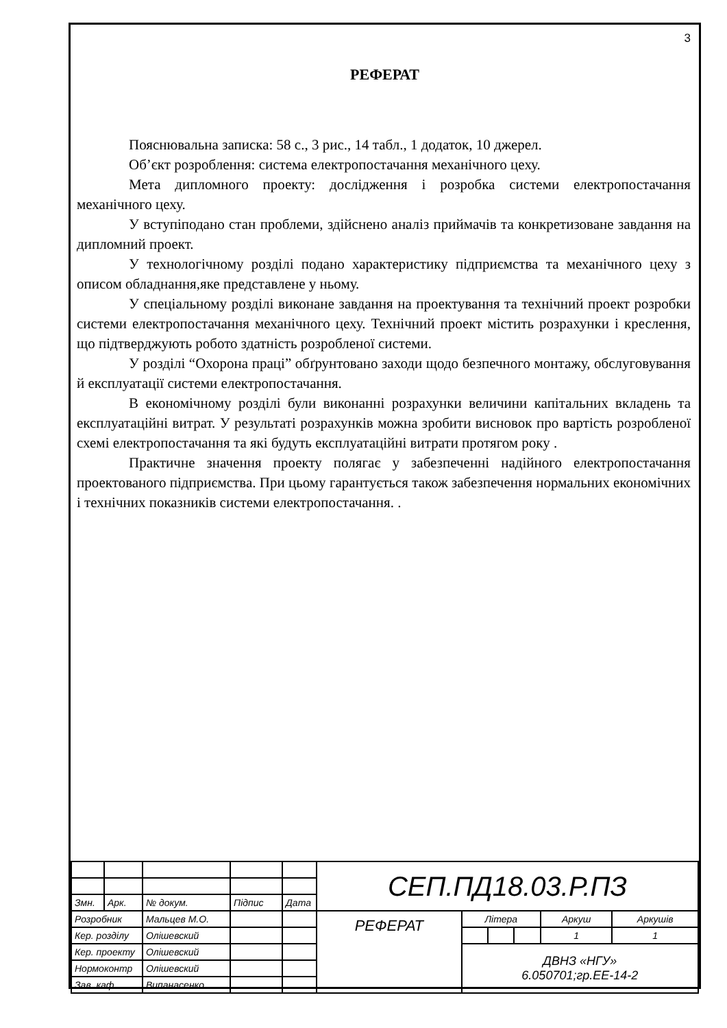3
РЕФЕРАТ
Пояснювальна записка: 58 с., 3 рис., 14 табл., 1 додаток, 10 джерел.
Об’єкт розроблення: система електропостачання механічного цеху.
Мета дипломного проекту: дослідження і розробка системи електропостачання механічного цеху.
У вступіподано стан проблеми, здійснено аналіз приймачів та конкретизоване завдання на дипломний проект.
У технологічному розділі подано характеристику підприємства та механічного цеху з описом обладнання,яке представлене у ньому.
У спеціальному розділі виконане завдання на проектування та технічний проект розробки системи електропостачання механічного цеху. Технічний проект містить розрахунки і креслення, що підтверджують робото здатність розробленої системи.
У розділі “Охорона праці” обґрунтовано заходи щодо безпечного монтажу, обслуговування й експлуатації системи електропостачання.
В економічному розділі були виконанні розрахунки величини капітальних вкладень та експлуатаційні витрат. У результаті розрахунків можна зробити висновок про вартість розробленої схемі електропостачання та які будуть експлуатаційні витрати протягом року .
Практичне значення проекту полягає у забезпеченні надійного електропостачання проектованого підприємства. При цьому гарантується також забезпечення нормальних економічних і технічних показників системи електропостачання. .
| | | | | | СЕП.ПД18.03.Р.ПЗ | | | | | |
| Змн. | Арк. | № докум. | Підпис | Дата | | | | | | |
| Розробник | | Мальцев М.О. | | | РЕФЕРАТ | Літера | | | Аркуш | Аркушів |
| Кер. розділу | | Олішевский | | | | | | | 1 | 1 |
| Кер. проекту | | Олішевский | | | | ДВНЗ «НГУ» 6.050701;гр.ЕЕ-14-2 | | | | |
| Нормоконтр | | Олішевский | | | | | | | | |
| Зав. каф. | | Випанасенко | | | | | | | | |